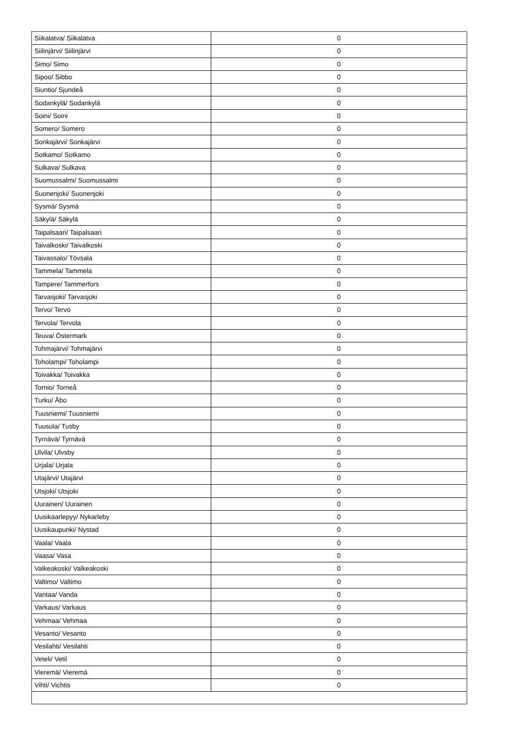| Siikalatva/ Siikalatva | 0 |
| Siilinjärvi/ Siilinjärvi | 0 |
| Simo/ Simo | 0 |
| Sipoo/ Sibbo | 0 |
| Siuntio/ Sjundeå | 0 |
| Sodankylä/ Sodankylä | 0 |
| Soini/ Soini | 0 |
| Somero/ Somero | 0 |
| Sonkajärvi/ Sonkajärvi | 0 |
| Sotkamo/ Sotkamo | 0 |
| Sulkava/ Sulkava | 0 |
| Suomussalmi/ Suomussalmi | 0 |
| Suonenjoki/ Suonenjoki | 0 |
| Sysmä/ Sysmä | 0 |
| Säkylä/ Säkylä | 0 |
| Taipalsaari/ Taipalsaari | 0 |
| Taivalkoski/ Taivalkoski | 0 |
| Taivassalo/ Tövsala | 0 |
| Tammela/ Tammela | 0 |
| Tampere/ Tammerfors | 0 |
| Tarvasjoki/ Tarvasjoki | 0 |
| Tervo/ Tervo | 0 |
| Tervola/ Tervola | 0 |
| Teuva/ Östermark | 0 |
| Tohmajärvi/ Tohmajärvi | 0 |
| Toholampi/ Toholampi | 0 |
| Toivakka/ Toivakka | 0 |
| Tornio/ Torneå | 0 |
| Turku/ Åbo | 0 |
| Tuusniemi/ Tuusniemi | 0 |
| Tuusula/ Tusby | 0 |
| Tyrnävä/ Tyrnävä | 0 |
| Ulvila/ Ulvsby | 0 |
| Urjala/ Urjala | 0 |
| Utajärvi/ Utajärvi | 0 |
| Utsjoki/ Utsjoki | 0 |
| Uurainen/ Uurainen | 0 |
| Uusikaarlepyy/ Nykarleby | 0 |
| Uusikaupunki/ Nystad | 0 |
| Vaala/ Vaala | 0 |
| Vaasa/ Vasa | 0 |
| Valkeakoski/ Valkeakoski | 0 |
| Valtimo/ Valtimo | 0 |
| Vantaa/ Vanda | 0 |
| Varkaus/ Varkaus | 0 |
| Vehmaa/ Vehmaa | 0 |
| Vesanto/ Vesanto | 0 |
| Vesilahti/ Vesilahti | 0 |
| Veteli/ Vetil | 0 |
| Vieremä/ Vieremä | 0 |
| Vihti/ Vichtis | 0 |